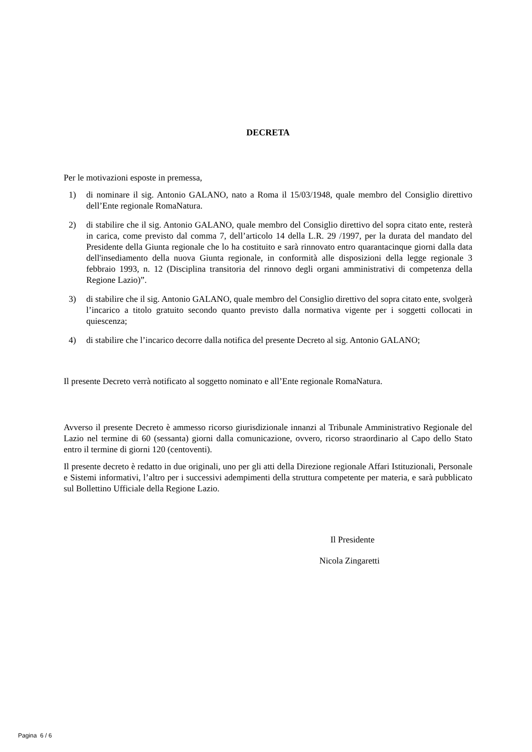DECRETA
Per le motivazioni esposte in premessa,
1) di nominare il sig. Antonio GALANO, nato a Roma il 15/03/1948, quale membro del Consiglio direttivo dell’Ente regionale RomaNatura.
2) di stabilire che il sig. Antonio GALANO, quale membro del Consiglio direttivo del sopra citato ente, resterà in carica, come previsto dal comma 7, dell’articolo 14 della L.R. 29 /1997, per la durata del mandato del Presidente della Giunta regionale che lo ha costituito e sarà rinnovato entro quarantacinque giorni dalla data dell'insediamento della nuova Giunta regionale, in conformità alle disposizioni della legge regionale 3 febbraio 1993, n. 12 (Disciplina transitoria del rinnovo degli organi amministrativi di competenza della Regione Lazio)”.
3) di stabilire che il sig. Antonio GALANO, quale membro del Consiglio direttivo del sopra citato ente, svolgerà l’incarico a titolo gratuito secondo quanto previsto dalla normativa vigente per i soggetti collocati in quiescenza;
4) di stabilire che l’incarico decorre dalla notifica del presente Decreto al sig. Antonio GALANO;
Il presente Decreto verrà notificato al soggetto nominato e all’Ente regionale RomaNatura.
Avverso il presente Decreto è ammesso ricorso giurisdizionale innanzi al Tribunale Amministrativo Regionale del Lazio nel termine di 60 (sessanta) giorni dalla comunicazione, ovvero, ricorso straordinario al Capo dello Stato entro il termine di giorni 120 (centoventi).
Il presente decreto è redatto in due originali, uno per gli atti della Direzione regionale Affari Istituzionali, Personale e Sistemi informativi, l’altro per i successivi adempimenti della struttura competente per materia, e sarà pubblicato sul Bollettino Ufficiale della Regione Lazio.
Il Presidente
Nicola Zingaretti
Pagina 6 / 6